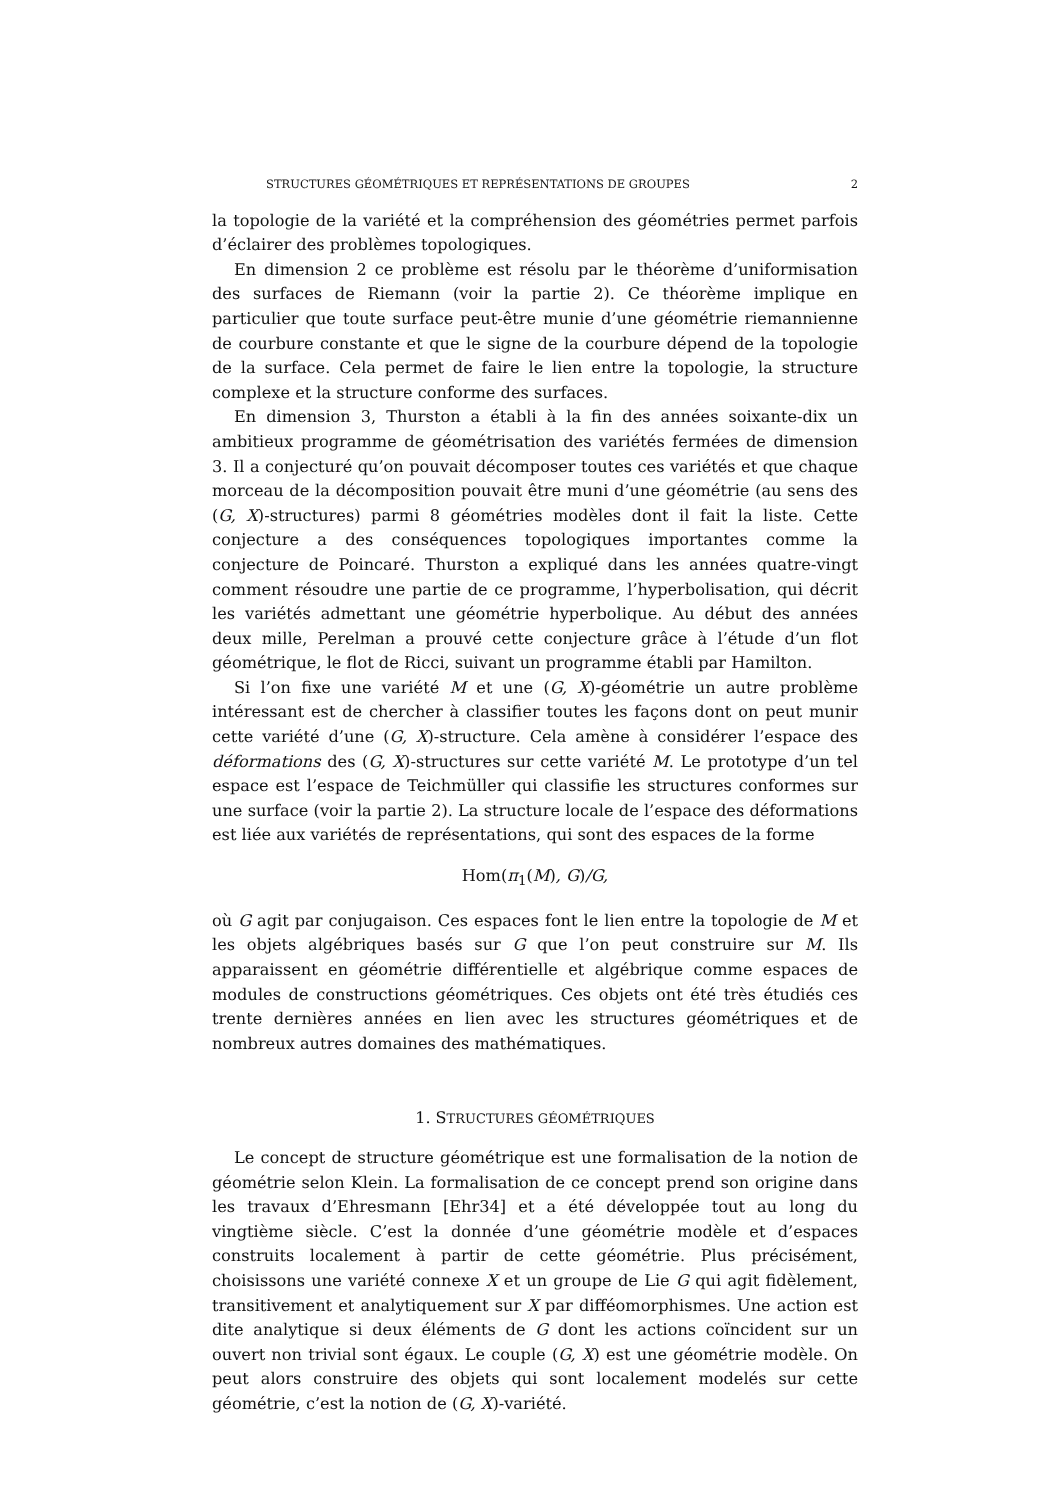STRUCTURES GÉOMÉTRIQUES ET REPRÉSENTATIONS DE GROUPES 2
la topologie de la variété et la compréhension des géométries permet parfois d’éclairer des problèmes topologiques.
En dimension 2 ce problème est résolu par le théorème d’uniformisation des surfaces de Riemann (voir la partie 2). Ce théorème implique en particulier que toute surface peut-être munie d’une géométrie riemannienne de courbure constante et que le signe de la courbure dépend de la topologie de la surface. Cela permet de faire le lien entre la topologie, la structure complexe et la structure conforme des surfaces.
En dimension 3, Thurston a établi à la fin des années soixante-dix un ambitieux programme de géométrisation des variétés fermées de dimension 3. Il a conjecturé qu’on pouvait décomposer toutes ces variétés et que chaque morceau de la décomposition pouvait être muni d’une géométrie (au sens des (G, X)-structures) parmi 8 géométries modèles dont il fait la liste. Cette conjecture a des conséquences topologiques importantes comme la conjecture de Poincaré. Thurston a expliqué dans les années quatre-vingt comment résoudre une partie de ce programme, l’hyperbolisation, qui décrit les variétés admettant une géométrie hyperbolique. Au début des années deux mille, Perelman a prouvé cette conjecture grâce à l’étude d’un flot géométrique, le flot de Ricci, suivant un programme établi par Hamilton.
Si l’on fixe une variété M et une (G, X)-géométrie un autre problème intéressant est de chercher à classifier toutes les façons dont on peut munir cette variété d’une (G, X)-structure. Cela amène à considérer l’espace des déformations des (G, X)-structures sur cette variété M. Le prototype d’un tel espace est l’espace de Teichmüller qui classifie les structures conformes sur une surface (voir la partie 2). La structure locale de l’espace des déformations est liée aux variétés de représentations, qui sont des espaces de la forme
Hom(π<sub>1</sub>(M), G)/G,
où G agit par conjugaison. Ces espaces font le lien entre la topologie de M et les objets algébriques basés sur G que l’on peut construire sur M. Ils apparaissent en géométrie différentielle et algébrique comme espaces de modules de constructions géométriques. Ces objets ont été très étudiés ces trente dernières années en lien avec les structures géométriques et de nombreux autres domaines des mathématiques.
1. STRUCTURES GÉOMÉTRIQUES
Le concept de structure géométrique est une formalisation de la notion de géométrie selon Klein. La formalisation de ce concept prend son origine dans les travaux d’Ehresmann [Ehr34] et a été développée tout au long du vingtième siècle. C’est la donnée d’une géométrie modèle et d’espaces construits localement à partir de cette géométrie. Plus précisément, choisissons une variété connexe X et un groupe de Lie G qui agit fidèlement, transitivement et analytiquement sur X par difféomorphismes. Une action est dite analytique si deux éléments de G dont les actions coïncident sur un ouvert non trivial sont égaux. Le couple (G, X) est une géométrie modèle. On peut alors construire des objets qui sont localement modelés sur cette géométrie, c’est la notion de (G, X)-variété.